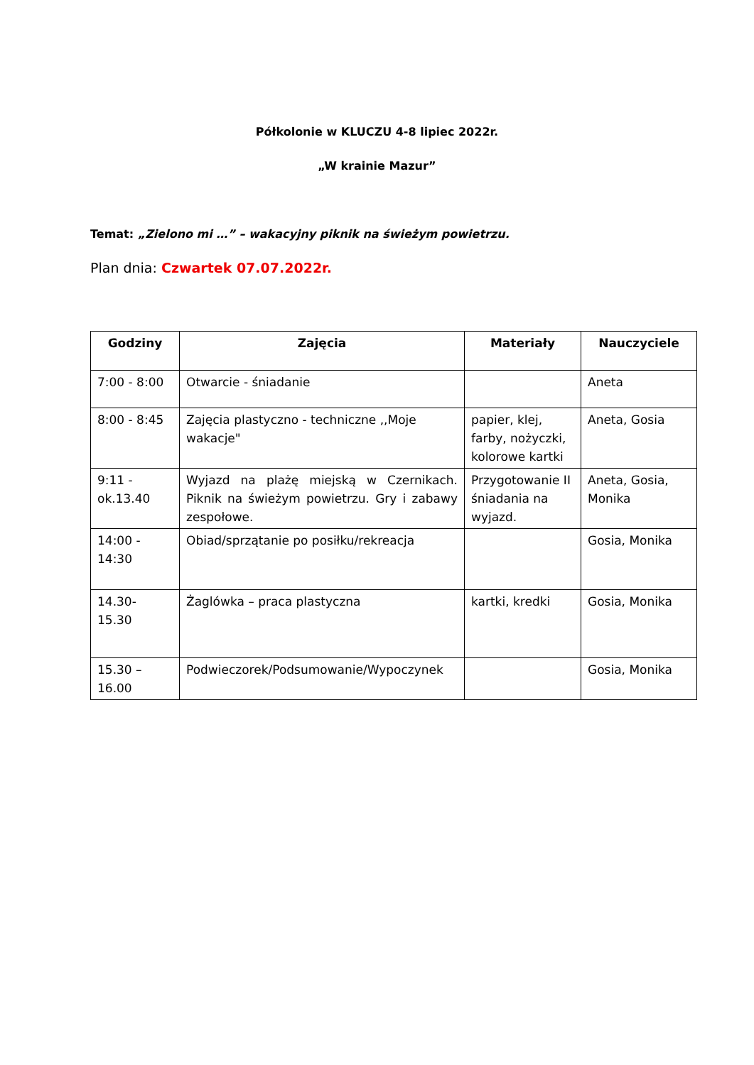Półkolonie w KLUCZU 4-8 lipiec 2022r.
„W krainie Mazur”
Temat: „Zielono mi …” – wakacyjny piknik na świeżym powietrzu.
Plan dnia: Czwartek 07.07.2022r.
| Godziny | Zajęcia | Materiały | Nauczyciele |
| --- | --- | --- | --- |
| 7:00 - 8:00 | Otwarcie - śniadanie | | Aneta |
| 8:00 - 8:45 | Zajęcia plastyczno - techniczne ,,Moje wakacje" | papier, klej, farby, nożyczki, kolorowe kartki | Aneta, Gosia |
| 9:11 - ok.13.40 | Wyjazd na plażę miejską w Czernikach. Piknik na świeżym powietrzu. Gry i zabawy zespołowe. | Przygotowanie II śniadania na wyjazd. | Aneta, Gosia, Monika |
| 14:00 - 14:30 | Obiad/sprzątanie po posiłku/rekreacja | | Gosia, Monika |
| 14.30- 15.30 | Żaglówka – praca plastyczna | kartki, kredki | Gosia, Monika |
| 15.30 – 16.00 | Podwieczorek/Podsumowanie/Wypoczynek | | Gosia, Monika |